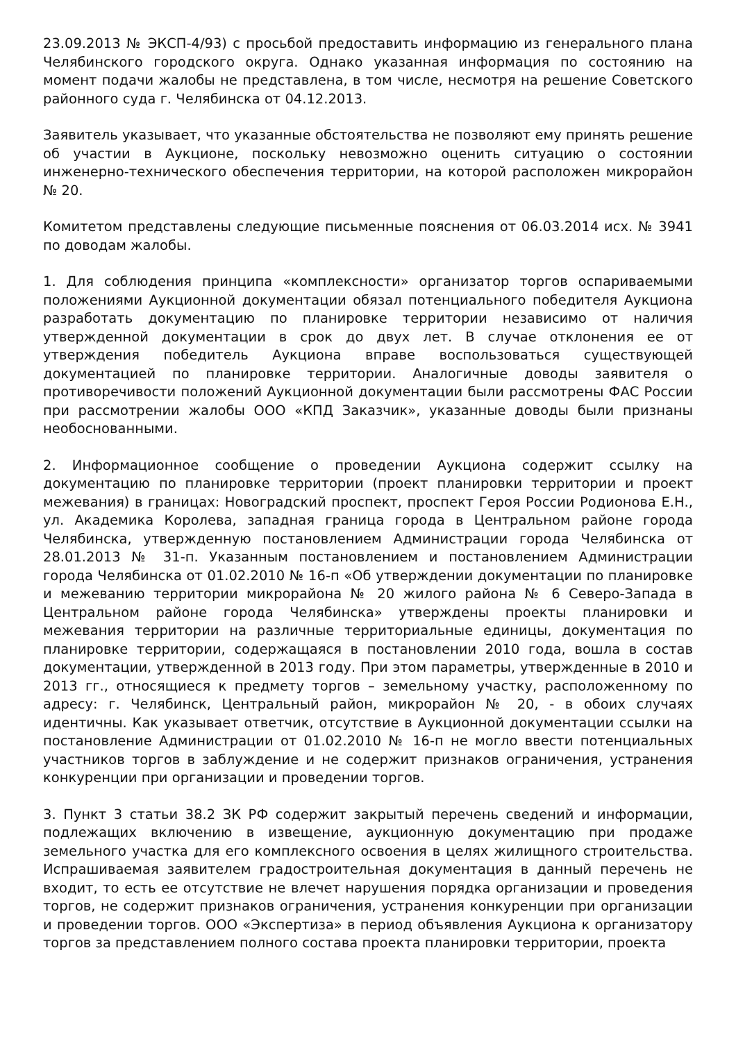23.09.2013 № ЭКСП-4/93) с просьбой предоставить информацию из генерального плана Челябинского городского округа. Однако указанная информация по состоянию на момент подачи жалобы не представлена, в том числе, несмотря на решение Советского районного суда г. Челябинска от 04.12.2013.
Заявитель указывает, что указанные обстоятельства не позволяют ему принять решение об участии в Аукционе, поскольку невозможно оценить ситуацию о состоянии инженерно-технического обеспечения территории, на которой расположен микрорайон № 20.
Комитетом представлены следующие письменные пояснения от 06.03.2014 исх. № 3941 по доводам жалобы.
1. Для соблюдения принципа «комплексности» организатор торгов оспариваемыми положениями Аукционной документации обязал потенциального победителя Аукциона разработать документацию по планировке территории независимо от наличия утвержденной документации в срок до двух лет. В случае отклонения ее от утверждения победитель Аукциона вправе воспользоваться существующей документацией по планировке территории. Аналогичные доводы заявителя о противоречивости положений Аукционной документации были рассмотрены ФАС России при рассмотрении жалобы ООО «КПД Заказчик», указанные доводы были признаны необоснованными.
2. Информационное сообщение о проведении Аукциона содержит ссылку на документацию по планировке территории (проект планировки территории и проект межевания) в границах: Новоградский проспект, проспект Героя России Родионова Е.Н., ул. Академика Королева, западная граница города в Центральном районе города Челябинска, утвержденную постановлением Администрации города Челябинска от 28.01.2013 № 31-п. Указанным постановлением и постановлением Администрации города Челябинска от 01.02.2010 № 16-п «Об утверждении документации по планировке и межеванию территории микрорайона № 20 жилого района № 6 Северо-Запада в Центральном районе города Челябинска» утверждены проекты планировки и межевания территории на различные территориальные единицы, документация по планировке территории, содержащаяся в постановлении 2010 года, вошла в состав документации, утвержденной в 2013 году. При этом параметры, утвержденные в 2010 и 2013 гг., относящиеся к предмету торгов – земельному участку, расположенному по адресу: г. Челябинск, Центральный район, микрорайон № 20, - в обоих случаях идентичны. Как указывает ответчик, отсутствие в Аукционной документации ссылки на постановление Администрации от 01.02.2010 № 16-п не могло ввести потенциальных участников торгов в заблуждение и не содержит признаков ограничения, устранения конкуренции при организации и проведении торгов.
3. Пункт 3 статьи 38.2 ЗК РФ содержит закрытый перечень сведений и информации, подлежащих включению в извещение, аукционную документацию при продаже земельного участка для его комплексного освоения в целях жилищного строительства. Испрашиваемая заявителем градостроительная документация в данный перечень не входит, то есть ее отсутствие не влечет нарушения порядка организации и проведения торгов, не содержит признаков ограничения, устранения конкуренции при организации и проведении торгов. ООО «Экспертиза» в период объявления Аукциона к организатору торгов за представлением полного состава проекта планировки территории, проекта